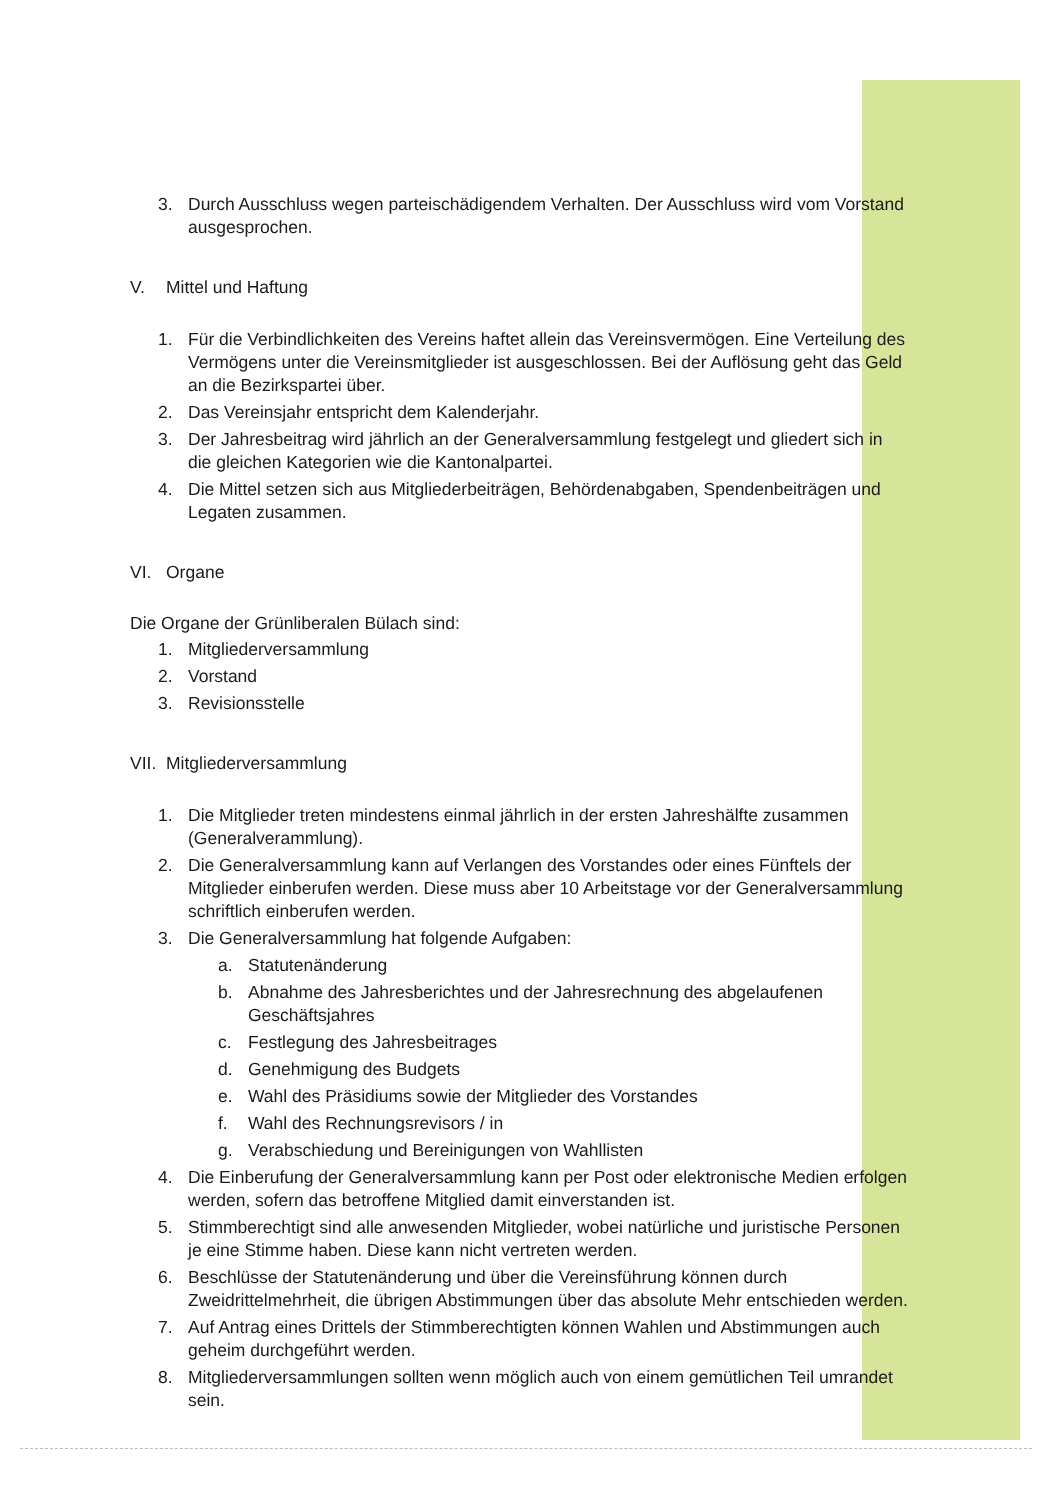3. Durch Ausschluss wegen parteischädigendem Verhalten. Der Ausschluss wird vom Vorstand ausgesprochen.
V. Mittel und Haftung
1. Für die Verbindlichkeiten des Vereins haftet allein das Vereinsvermögen. Eine Verteilung des Vermögens unter die Vereinsmitglieder ist ausgeschlossen. Bei der Auflösung geht das Geld an die Bezirkspartei über.
2. Das Vereinsjahr entspricht dem Kalenderjahr.
3. Der Jahresbeitrag wird jährlich an der Generalversammlung festgelegt und gliedert sich in die gleichen Kategorien wie die Kantonalpartei.
4. Die Mittel setzen sich aus Mitgliederbeiträgen, Behördenabgaben, Spendenbeiträgen und Legaten zusammen.
VI. Organe
Die Organe der Grünliberalen Bülach sind:
1. Mitgliederversammlung
2. Vorstand
3. Revisionsstelle
VII. Mitgliederversammlung
1. Die Mitglieder treten mindestens einmal jährlich in der ersten Jahreshälfte zusammen (Generalverammlung).
2. Die Generalversammlung kann auf Verlangen des Vorstandes oder eines Fünftels der Mitglieder einberufen werden. Diese muss aber 10 Arbeitstage vor der Generalversammlung schriftlich einberufen werden.
3. Die Generalversammlung hat folgende Aufgaben:
a. Statutenänderung
b. Abnahme des Jahresberichtes und der Jahresrechnung des abgelaufenen Geschäftsjahres
c. Festlegung des Jahresbeitrages
d. Genehmigung des Budgets
e. Wahl des Präsidiums sowie der Mitglieder des Vorstandes
f. Wahl des Rechnungsrevisors / in
g. Verabschiedung und Bereinigungen von Wahllisten
4. Die Einberufung der Generalversammlung kann per Post oder elektronische Medien erfolgen werden, sofern das betroffene Mitglied damit einverstanden ist.
5. Stimmberechtigt sind alle anwesenden Mitglieder, wobei natürliche und juristische Personen je eine Stimme haben. Diese kann nicht vertreten werden.
6. Beschlüsse der Statutenänderung und über die Vereinsführung können durch Zweidrittelmehrheit, die übrigen Abstimmungen über das absolute Mehr entschieden werden.
7. Auf Antrag eines Drittels der Stimmberechtigten können Wahlen und Abstimmungen auch geheim durchgeführt werden.
8. Mitgliederversammlungen sollten wenn möglich auch von einem gemütlichen Teil umrandet sein.